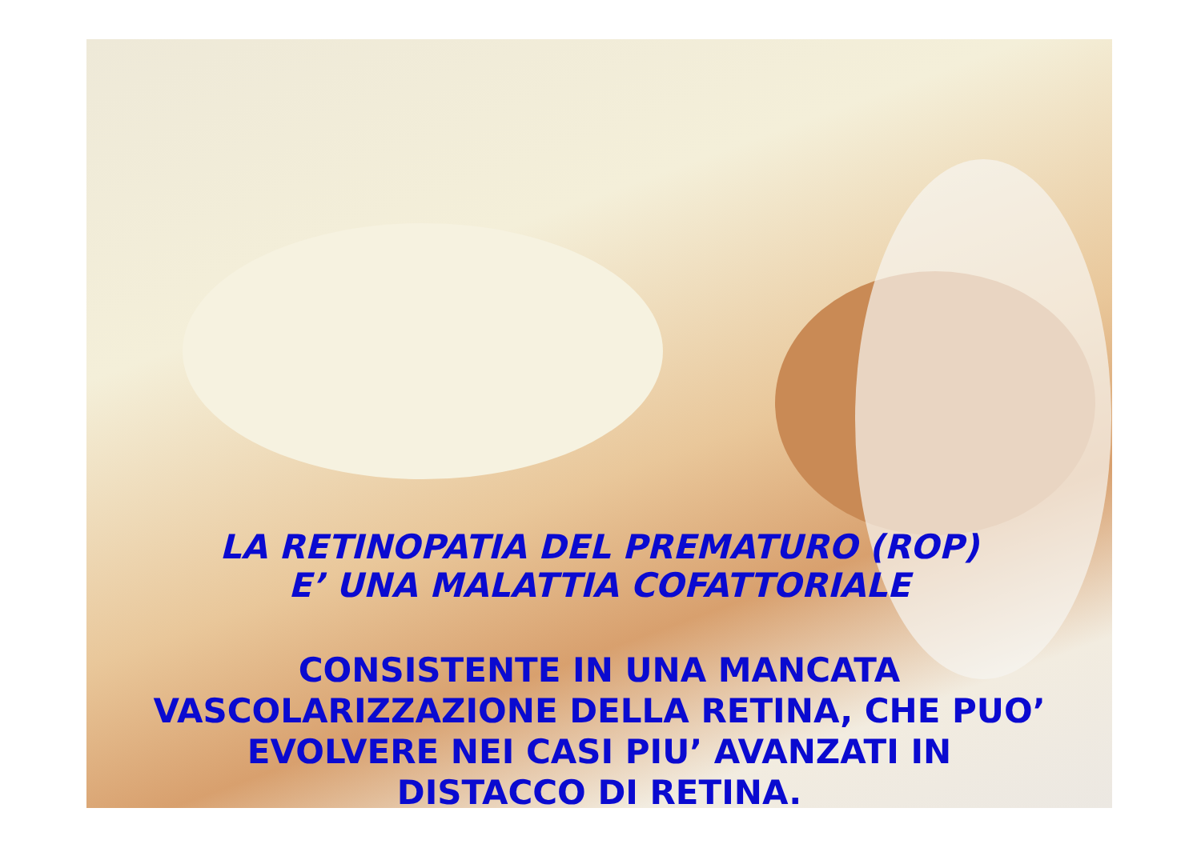LA RETINOPATIA DEL PREMATURO (ROP)
E’ UNA MALATTIA COFATTORIALE
CONSISTENTE IN UNA MANCATA
VASCOLARIZZAZIONE DELLA RETINA, CHE PUO’
EVOLVERE NEI CASI PIU’ AVANZATI IN
DISTACCO DI RETINA.